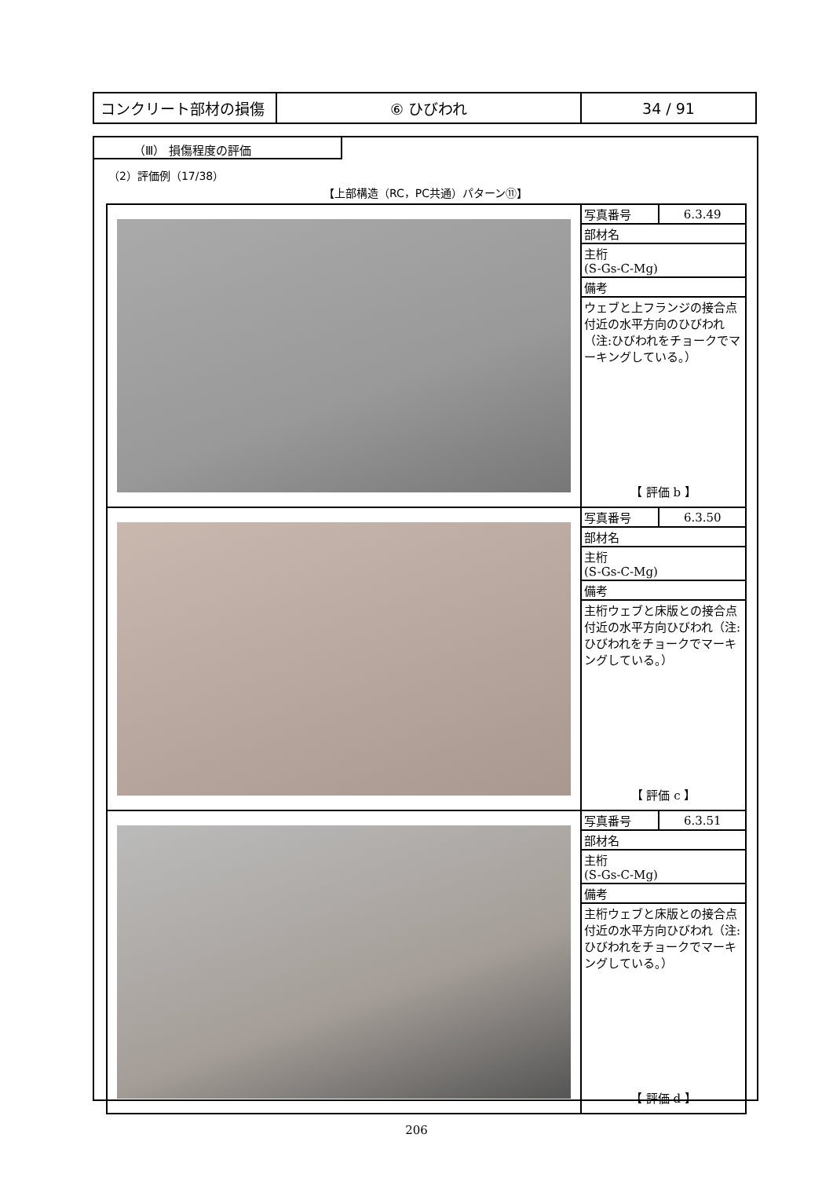| コンクリート部材の損傷 | ⑥ ひびわれ | 34 / 91 |
（Ⅲ） 損傷程度の評価
（2）評価例（17/38）
【上部構造（RC，PC共通）パターン⑪】
| | / 写真番号 / 6.3.49 / / 部材名 / / / 主桁 (S-Gs-C-Mg) / / / 備考 / / / ウェブと上フランジの接合点付近の水平方向のひびわれ（注:ひびわれをチョークでマーキングしている。） / / 【 評価 b 】 |
| | / 写真番号 / 6.3.50 / / 部材名 / / / 主桁 (S-Gs-C-Mg) / / / 備考 / / / 主桁ウェブと床版との接合点付近の水平方向ひびわれ（注:ひびわれをチョークでマーキングしている。） / / 【 評価 c 】 |
| | / 写真番号 / 6.3.51 / / 部材名 / / / 主桁 (S-Gs-C-Mg) / / / 備考 / / / 主桁ウェブと床版との接合点付近の水平方向ひびわれ（注:ひびわれをチョークでマーキングしている。） / / 【 評価 d 】 |
206